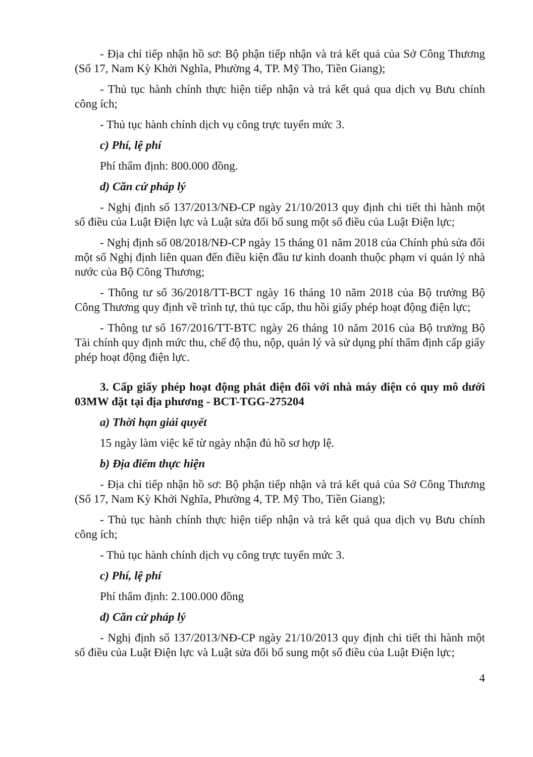- Địa chỉ tiếp nhận hồ sơ: Bộ phận tiếp nhận và trả kết quả của Sở Công Thương (Số 17, Nam Kỳ Khởi Nghĩa, Phường 4, TP. Mỹ Tho, Tiền Giang);
- Thủ tục hành chính thực hiện tiếp nhận và trả kết quả qua dịch vụ Bưu chính công ích;
- Thủ tục hành chính dịch vụ công trực tuyến mức 3.
c) Phí, lệ phí
Phí thẩm định: 800.000 đồng.
d) Căn cứ pháp lý
- Nghị định số 137/2013/NĐ-CP ngày 21/10/2013 quy định chi tiết thi hành một số điều của Luật Điện lực và Luật sửa đổi bổ sung một số điều của Luật Điện lực;
- Nghị định số 08/2018/NĐ-CP ngày 15 tháng 01 năm 2018 của Chính phủ sửa đổi một số Nghị định liên quan đến điều kiện đầu tư kinh doanh thuộc phạm vi quản lý nhà nước của Bộ Công Thương;
- Thông tư số 36/2018/TT-BCT ngày 16 tháng 10 năm 2018 của Bộ trưởng Bộ Công Thương quy định về trình tự, thủ tục cấp, thu hồi giấy phép hoạt động điện lực;
- Thông tư số 167/2016/TT-BTC ngày 26 tháng 10 năm 2016 của Bộ trưởng Bộ Tài chính quy định mức thu, chế độ thu, nộp, quản lý và sử dụng phí thẩm định cấp giấy phép hoạt động điện lực.
3. Cấp giấy phép hoạt động phát điện đối với nhà máy điện có quy mô dưới 03MW đặt tại địa phương - BCT-TGG-275204
a) Thời hạn giải quyết
15 ngày làm việc kể từ ngày nhận đủ hồ sơ hợp lệ.
b) Địa điểm thực hiện
- Địa chỉ tiếp nhận hồ sơ: Bộ phận tiếp nhận và trả kết quả của Sở Công Thương (Số 17, Nam Kỳ Khởi Nghĩa, Phường 4, TP. Mỹ Tho, Tiền Giang);
- Thủ tục hành chính thực hiện tiếp nhận và trả kết quả qua dịch vụ Bưu chính công ích;
- Thủ tục hành chính dịch vụ công trực tuyến mức 3.
c) Phí, lệ phí
Phí thẩm định: 2.100.000 đồng
d) Căn cứ pháp lý
- Nghị định số 137/2013/NĐ-CP ngày 21/10/2013 quy định chi tiết thi hành một số điều của Luật Điện lực và Luật sửa đổi bổ sung một số điều của Luật Điện lực;
4